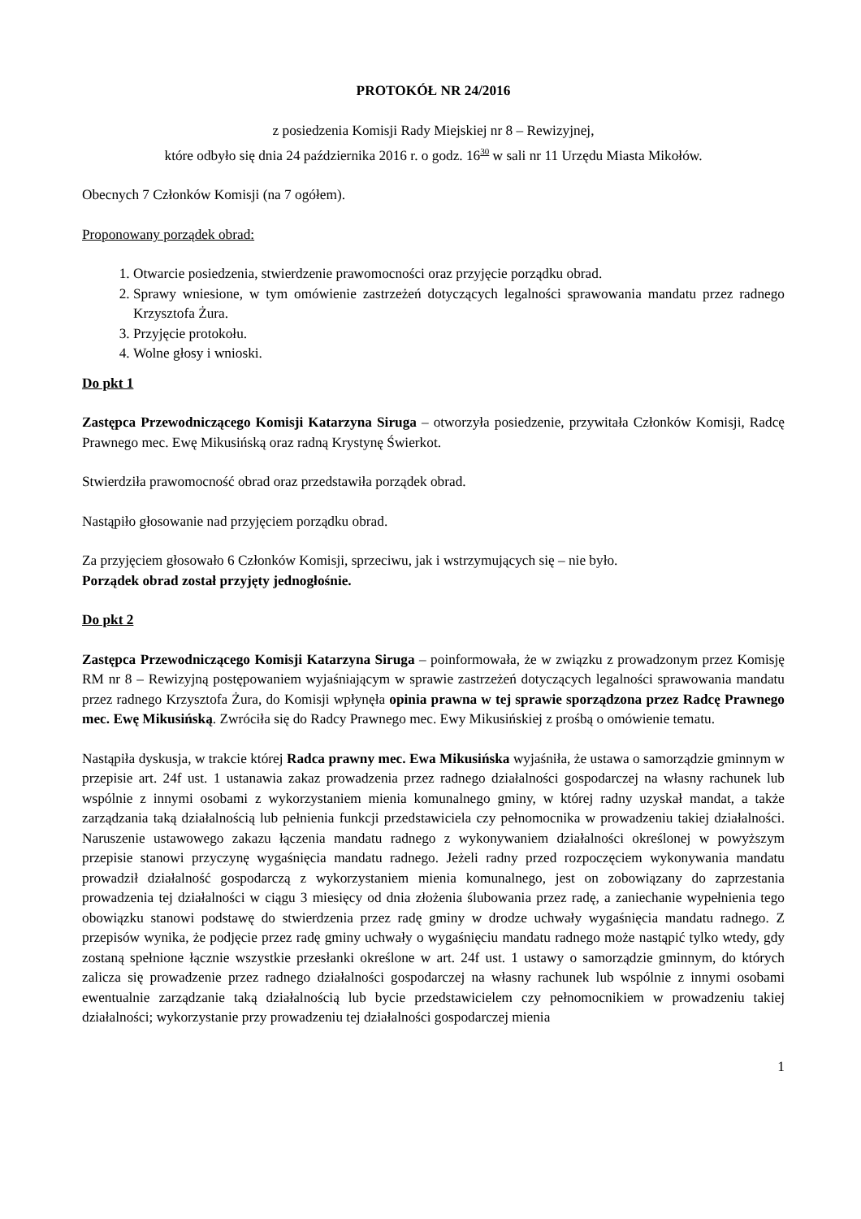PROTOKÓŁ NR 24/2016
z posiedzenia Komisji Rady Miejskiej nr 8 – Rewizyjnej,
które odbyło się dnia 24 października 2016 r. o godz. 16<sup>30</sup> w sali nr 11 Urzędu Miasta Mikołów.
Obecnych 7 Członków Komisji (na 7 ogółem).
Proponowany porządek obrad:
1. Otwarcie posiedzenia, stwierdzenie prawomocności oraz przyjęcie porządku obrad.
2. Sprawy wniesione, w tym omówienie zastrzeżeń dotyczących legalności sprawowania mandatu przez radnego Krzysztofa Żura.
3. Przyjęcie protokołu.
4. Wolne głosy i wnioski.
Do pkt 1
Zastępca Przewodniczącego Komisji Katarzyna Siruga – otworzyła posiedzenie, przywitała Członków Komisji, Radcę Prawnego mec. Ewę Mikusińską oraz radną Krystynę Świerkot.
Stwierdziła prawomocność obrad oraz przedstawiła porządek obrad.
Nastąpiło głosowanie nad przyjęciem porządku obrad.
Za przyjęciem głosowało 6 Członków Komisji, sprzeciwu, jak i wstrzymujących się – nie było.
Porządek obrad został przyjęty jednogłośnie.
Do pkt 2
Zastępca Przewodniczącego Komisji Katarzyna Siruga – poinformowała, że w związku z prowadzonym przez Komisję RM nr 8 – Rewizyjną postępowaniem wyjaśniającym w sprawie zastrzeżeń dotyczących legalności sprawowania mandatu przez radnego Krzysztofa Żura, do Komisji wpłynęła opinia prawna w tej sprawie sporządzona przez Radcę Prawnego mec. Ewę Mikusińską. Zwróciła się do Radcy Prawnego mec. Ewy Mikusińskiej z prośbą o omówienie tematu.
Nastąpiła dyskusja, w trakcie której Radca prawny mec. Ewa Mikusińska wyjaśniła, że ustawa o samorządzie gminnym w przepisie art. 24f ust. 1 ustanawia zakaz prowadzenia przez radnego działalności gospodarczej na własny rachunek lub wspólnie z innymi osobami z wykorzystaniem mienia komunalnego gminy, w której radny uzyskał mandat, a także zarządzania taką działalnością lub pełnienia funkcji przedstawiciela czy pełnomocnika w prowadzeniu takiej działalności. Naruszenie ustawowego zakazu łączenia mandatu radnego z wykonywaniem działalności określonej w powyższym przepisie stanowi przyczynę wygaśnięcia mandatu radnego. Jeżeli radny przed rozpoczęciem wykonywania mandatu prowadził działalność gospodarczą z wykorzystaniem mienia komunalnego, jest on zobowiązany do zaprzestania prowadzenia tej działalności w ciągu 3 miesięcy od dnia złożenia ślubowania przez radę, a zaniechanie wypełnienia tego obowiązku stanowi podstawę do stwierdzenia przez radę gminy w drodze uchwały wygaśnięcia mandatu radnego. Z przepisów wynika, że podjęcie przez radę gminy uchwały o wygaśnięciu mandatu radnego może nastąpić tylko wtedy, gdy zostaną spełnione łącznie wszystkie przesłanki określone w art. 24f ust. 1 ustawy o samorządzie gminnym, do których zalicza się prowadzenie przez radnego działalności gospodarczej na własny rachunek lub wspólnie z innymi osobami ewentualnie zarządzanie taką działalnością lub bycie przedstawicielem czy pełnomocnikiem w prowadzeniu takiej działalności; wykorzystanie przy prowadzeniu tej działalności gospodarczej mienia
1